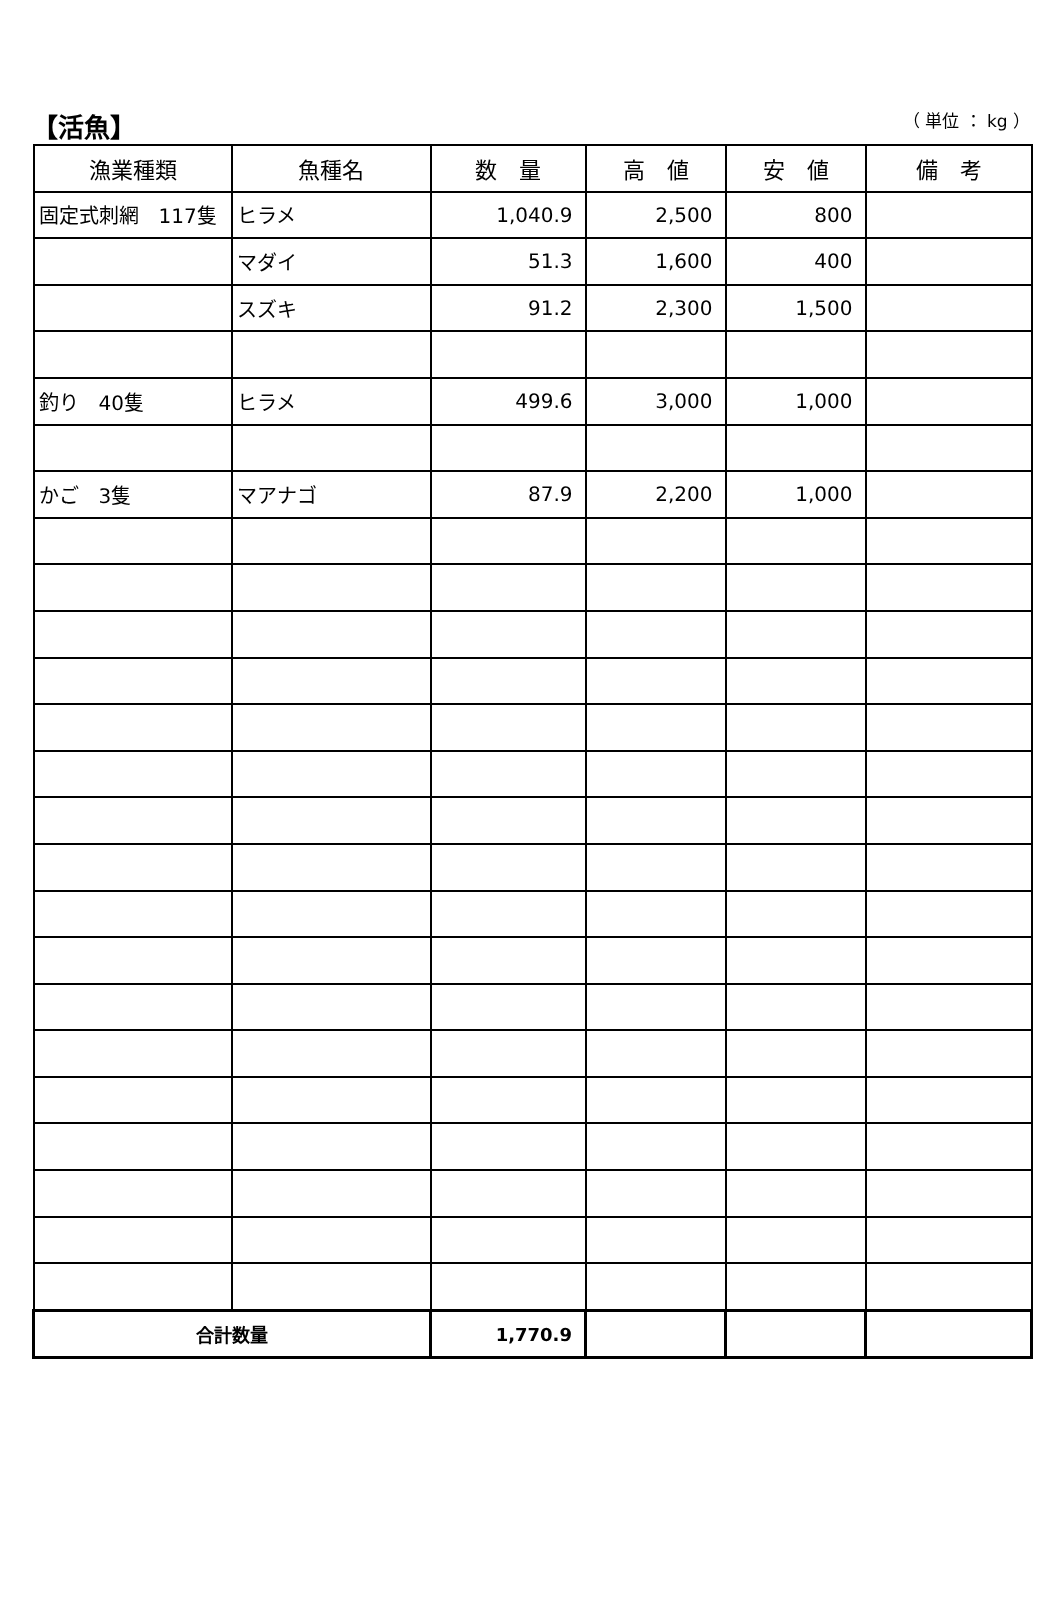【活魚】
（ 単位 ： kg ）
| 漁業種類 | 魚種名 | 数 量 | 高 値 | 安 値 | 備 考 |
| --- | --- | --- | --- | --- | --- |
| 固定式刺網 117隻 | ヒラメ | 1,040.9 | 2,500 | 800 | |
| | マダイ | 51.3 | 1,600 | 400 | |
| | スズキ | 91.2 | 2,300 | 1,500 | |
| 釣り 40隻 | ヒラメ | 499.6 | 3,000 | 1,000 | |
| かご 3隻 | マアナゴ | 87.9 | 2,200 | 1,000 | |
| 合計数量 | | 1,770.9 | | | |